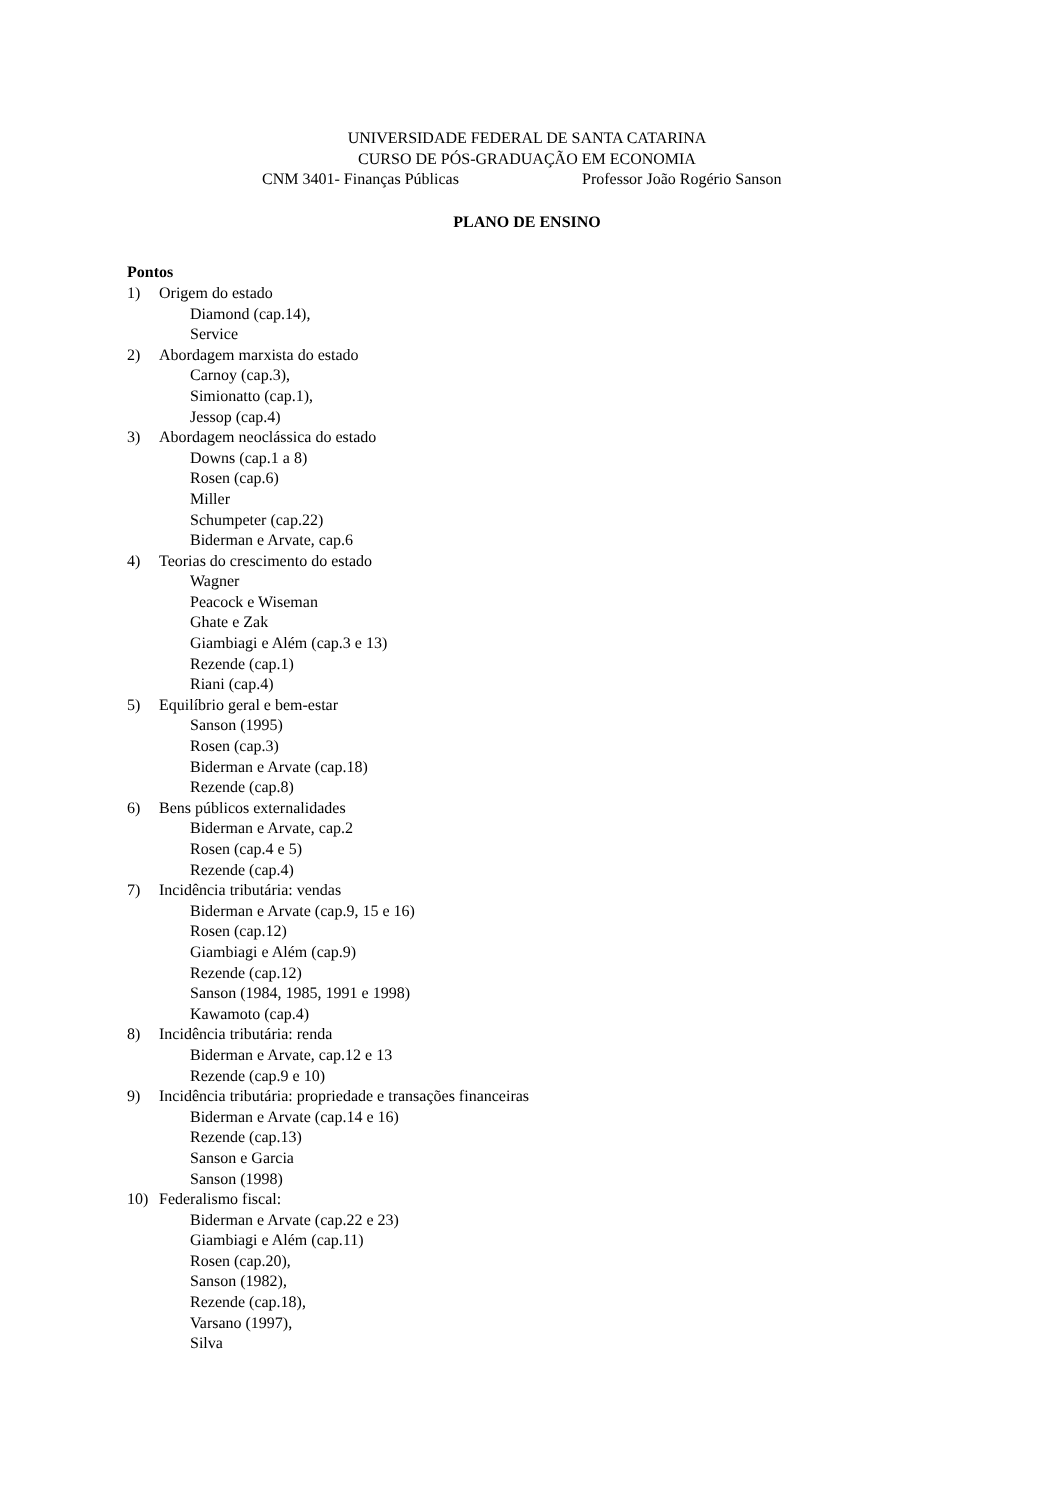UNIVERSIDADE FEDERAL DE SANTA CATARINA
CURSO DE PÓS-GRADUAÇÃO EM ECONOMIA
CNM 3401- Finanças Públicas Professor João Rogério Sanson
PLANO DE ENSINO
Pontos
1) Origem do estado
Diamond (cap.14),
Service
2) Abordagem marxista do estado
Carnoy (cap.3),
Simionatto (cap.1),
Jessop (cap.4)
3) Abordagem neoclássica do estado
Downs (cap.1 a 8)
Rosen (cap.6)
Miller
Schumpeter (cap.22)
Biderman e Arvate, cap.6
4) Teorias do crescimento do estado
Wagner
Peacock e Wiseman
Ghate e Zak
Giambiagi e Além (cap.3 e 13)
Rezende (cap.1)
Riani (cap.4)
5) Equilíbrio geral e bem-estar
Sanson (1995)
Rosen (cap.3)
Biderman e Arvate (cap.18)
Rezende (cap.8)
6) Bens públicos externalidades
Biderman e Arvate, cap.2
Rosen (cap.4 e 5)
Rezende (cap.4)
7) Incidência tributária: vendas
Biderman e Arvate (cap.9, 15 e 16)
Rosen (cap.12)
Giambiagi e Além (cap.9)
Rezende (cap.12)
Sanson (1984, 1985, 1991 e 1998)
Kawamoto (cap.4)
8) Incidência tributária: renda
Biderman e Arvate, cap.12 e 13
Rezende (cap.9 e 10)
9) Incidência tributária: propriedade e transações financeiras
Biderman e Arvate (cap.14 e 16)
Rezende (cap.13)
Sanson e Garcia
Sanson (1998)
10) Federalismo fiscal:
Biderman e Arvate (cap.22 e 23)
Giambiagi e Além (cap.11)
Rosen (cap.20),
Sanson (1982),
Rezende (cap.18),
Varsano (1997),
Silva